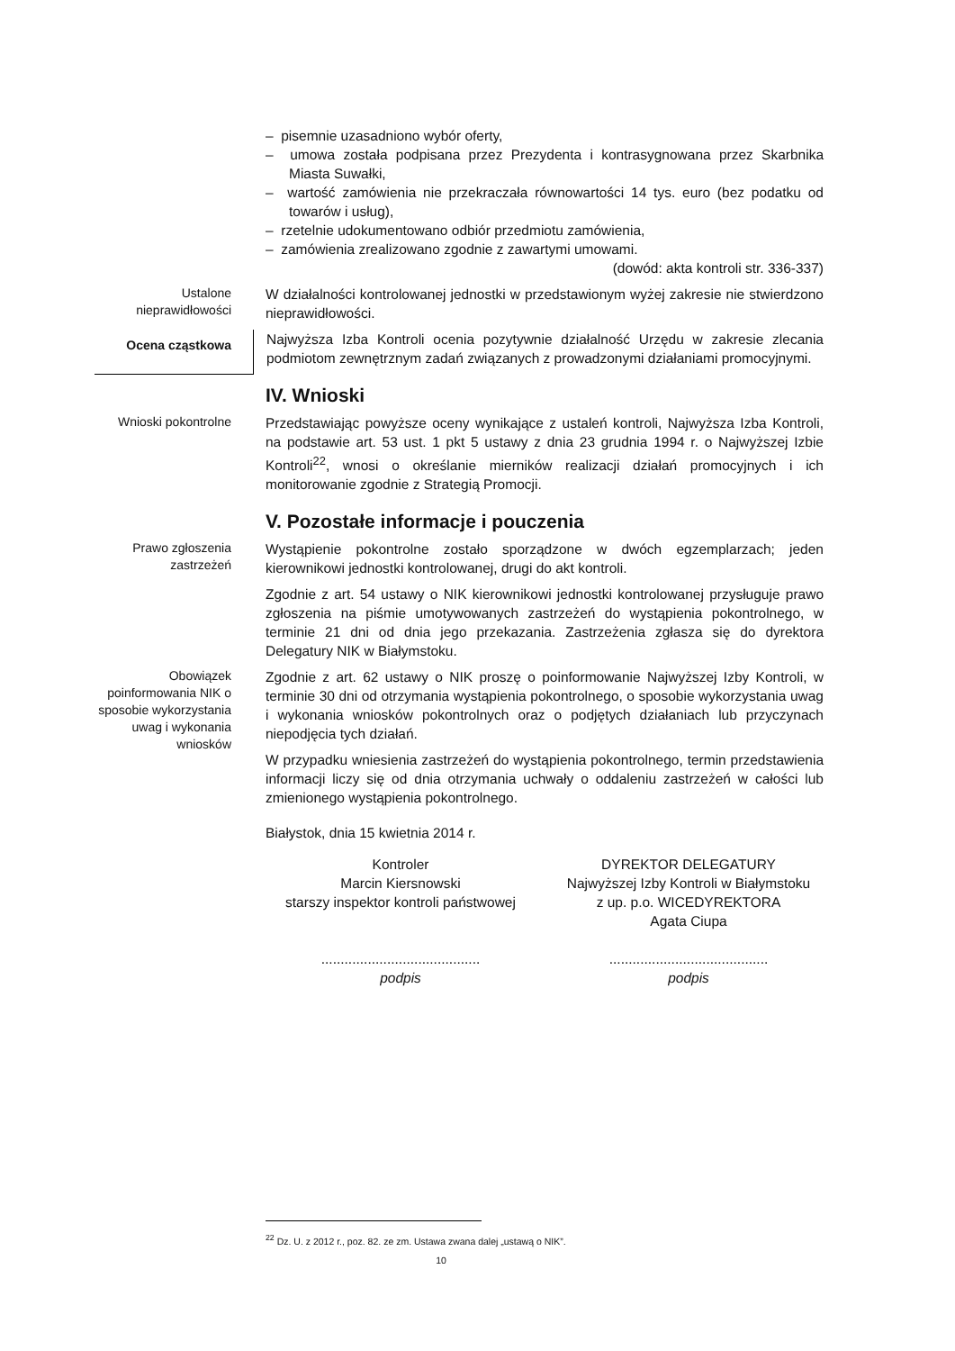– pisemnie uzasadniono wybór oferty,
– umowa została podpisana przez Prezydenta i kontrasygnowana przez Skarbnika Miasta Suwałki,
– wartość zamówienia nie przekraczała równowartości 14 tys. euro (bez podatku od towarów i usług),
– rzetelnie udokumentowano odbiór przedmiotu zamówienia,
– zamówienia zrealizowano zgodnie z zawartymi umowami.
(dowód: akta kontroli str. 336-337)
Ustalone nieprawidłowości
W działalności kontrolowanej jednostki w przedstawionym wyżej zakresie nie stwierdzono nieprawidłowości.
Ocena cząstkowa
Najwyższa Izba Kontroli ocenia pozytywnie działalność Urzędu w zakresie zlecania podmiotom zewnętrznym zadań związanych z prowadzonymi działaniami promocyjnymi.
IV. Wnioski
Wnioski pokontrolne
Przedstawiając powyższe oceny wynikające z ustaleń kontroli, Najwyższa Izba Kontroli, na podstawie art. 53 ust. 1 pkt 5 ustawy z dnia 23 grudnia 1994 r. o Najwyższej Izbie Kontroli<sup>22</sup>, wnosi o określanie mierników realizacji działań promocyjnych i ich monitorowanie zgodnie z Strategią Promocji.
V. Pozostałe informacje i pouczenia
Prawo zgłoszenia zastrzeżeń
Wystąpienie pokontrolne zostało sporządzone w dwóch egzemplarzach; jeden kierownikowi jednostki kontrolowanej, drugi do akt kontroli.
Zgodnie z art. 54 ustawy o NIK kierownikowi jednostki kontrolowanej przysługuje prawo zgłoszenia na piśmie umotywowanych zastrzeżeń do wystąpienia pokontrolnego, w terminie 21 dni od dnia jego przekazania. Zastrzeżenia zgłasza się do dyrektora Delegatury NIK w Białymstoku.
Obowiązek poinformowania NIK o sposobie wykorzystania uwag i wykonania wniosków
Zgodnie z art. 62 ustawy o NIK proszę o poinformowanie Najwyższej Izby Kontroli, w terminie 30 dni od otrzymania wystąpienia pokontrolnego, o sposobie wykorzystania uwag i wykonania wniosków pokontrolnych oraz o podjętych działaniach lub przyczynach niepodjęcia tych działań.
W przypadku wniesienia zastrzeżeń do wystąpienia pokontrolnego, termin przedstawienia informacji liczy się od dnia otrzymania uchwały o oddaleniu zastrzeżeń w całości lub zmienionego wystąpienia pokontrolnego.
Białystok, dnia 15 kwietnia 2014 r.
Kontroler
Marcin Kiersnowski
starszy inspektor kontroli państwowej
.........................................
podpis
DYREKTOR DELEGATURY
Najwyższej Izby Kontroli w Białymstoku
z up. p.o. WICEDYREKTORA
Agata Ciupa
.........................................
podpis
<sup>22</sup> Dz. U. z 2012 r., poz. 82. ze zm. Ustawa zwana dalej „ustawą o NIK”.
10